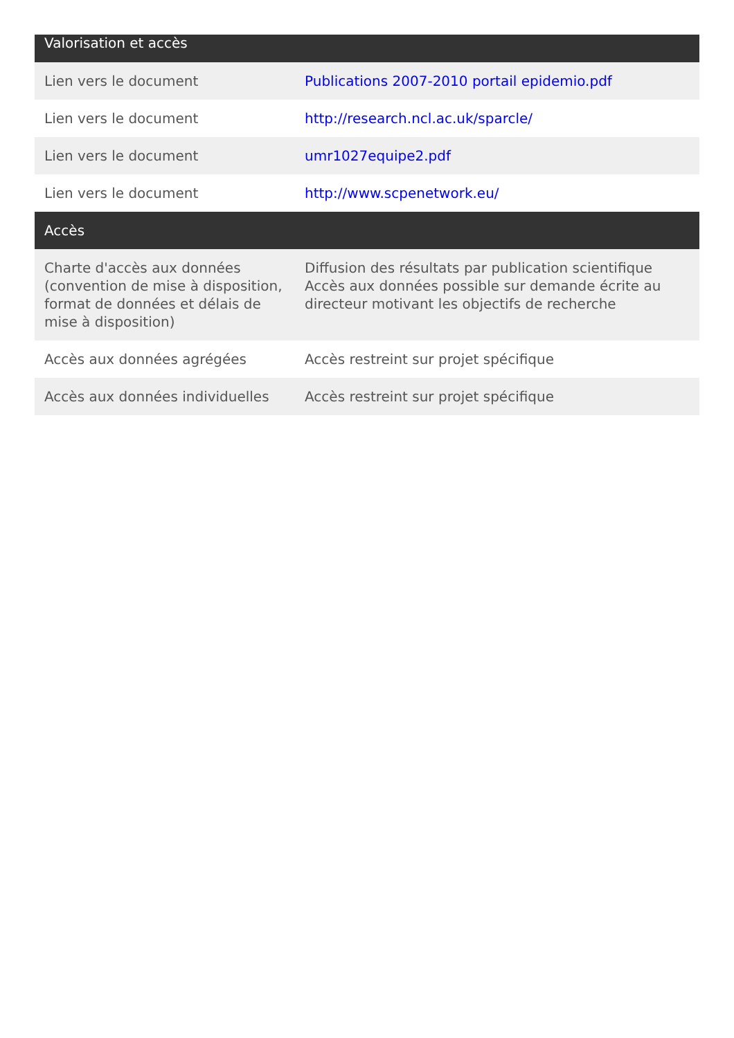| Valorisation et accès | |
| --- | --- |
| Lien vers le document | Publications 2007-2010 portail epidemio.pdf |
| Lien vers le document | http://research.ncl.ac.uk/sparcle/ |
| Lien vers le document | umr1027equipe2.pdf |
| Lien vers le document | http://www.scpenetwork.eu/ |
| Accès | |
| Charte d'accès aux données (convention de mise à disposition, format de données et délais de mise à disposition) | Diffusion des résultats par publication scientifique Accès aux données possible sur demande écrite au directeur motivant les objectifs de recherche |
| Accès aux données agrégées | Accès restreint sur projet spécifique |
| Accès aux données individuelles | Accès restreint sur projet spécifique |